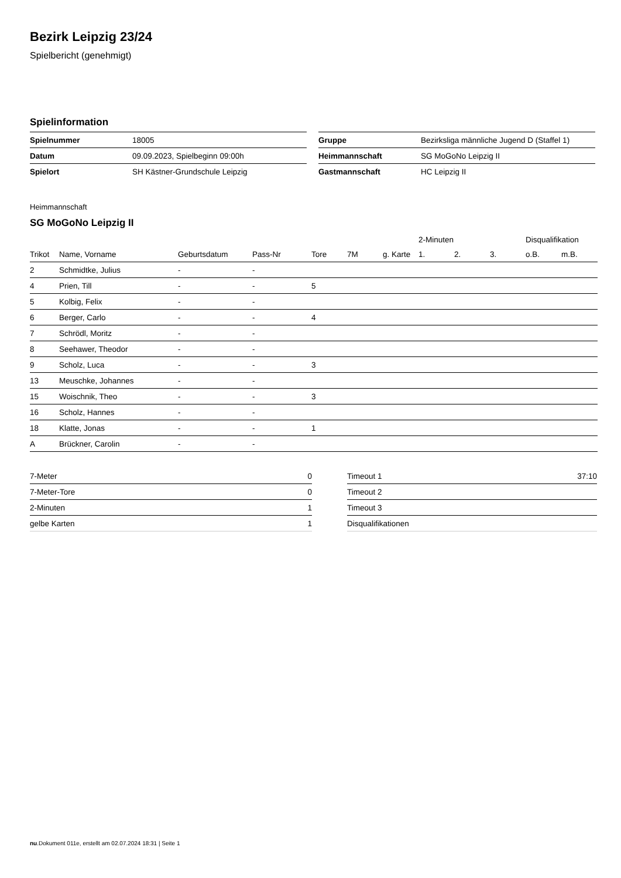Bezirk Leipzig 23/24
Spielbericht (genehmigt)
Spielinformation
| Spielnummer | 18005 |
| Datum | 09.09.2023, Spielbeginn 09:00h |
| Spielort | SH Kästner-Grundschule Leipzig |
| Gruppe | Bezirksliga männliche Jugend D (Staffel 1) |
| Heimmannschaft | SG MoGoNo Leipzig II |
| Gastmannschaft | HC Leipzig II |
Heimmannschaft
SG MoGoNo Leipzig II
| | | | | | | | 2-Minuten | | | Disqualifikation | |
| --- | --- | --- | --- | --- | --- | --- | --- | --- | --- | --- | --- |
| Trikot | Name, Vorname | Geburtsdatum | Pass-Nr | Tore | 7M | g. Karte | 1. | 2. | 3. | o.B. | m.B. |
| 2 | Schmidtke, Julius | - | - | | | | | | | | |
| 4 | Prien, Till | - | - | 5 | | | | | | | |
| 5 | Kolbig, Felix | - | - | | | | | | | | |
| 6 | Berger, Carlo | - | - | 4 | | | | | | | |
| 7 | Schrödl, Moritz | - | - | | | | | | | | |
| 8 | Seehawer, Theodor | - | - | | | | | | | | |
| 9 | Scholz, Luca | - | - | 3 | | | | | | | |
| 13 | Meuschke, Johannes | - | - | | | | | | | | |
| 15 | Woischnik, Theo | - | - | 3 | | | | | | | |
| 16 | Scholz, Hannes | - | - | | | | | | | | |
| 18 | Klatte, Jonas | - | - | 1 | | | | | | | |
| A | Brückner, Carolin | - | - | | | | | | | | |
| 7-Meter | 0 |
| 7-Meter-Tore | 0 |
| 2-Minuten | 1 |
| gelbe Karten | 1 |
| Timeout 1 | 37:10 |
| Timeout 2 | |
| Timeout 3 | |
| Disqualifikationen | |
nu.Dokument 011e, erstellt am 02.07.2024 18:31 | Seite 1